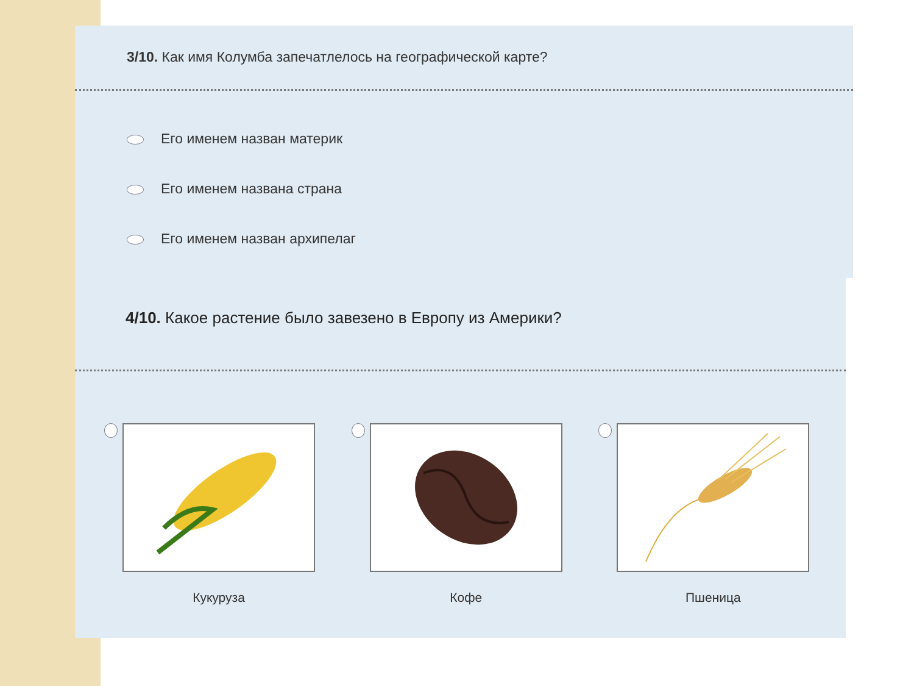3/10. Как имя Колумба запечатлелось на географической карте?
Его именем назван материк
Его именем названа страна
Его именем назван архипелаг
4/10. Какое растение было завезено в Европу из Америки?
Кукуруза Кофе Пшеница